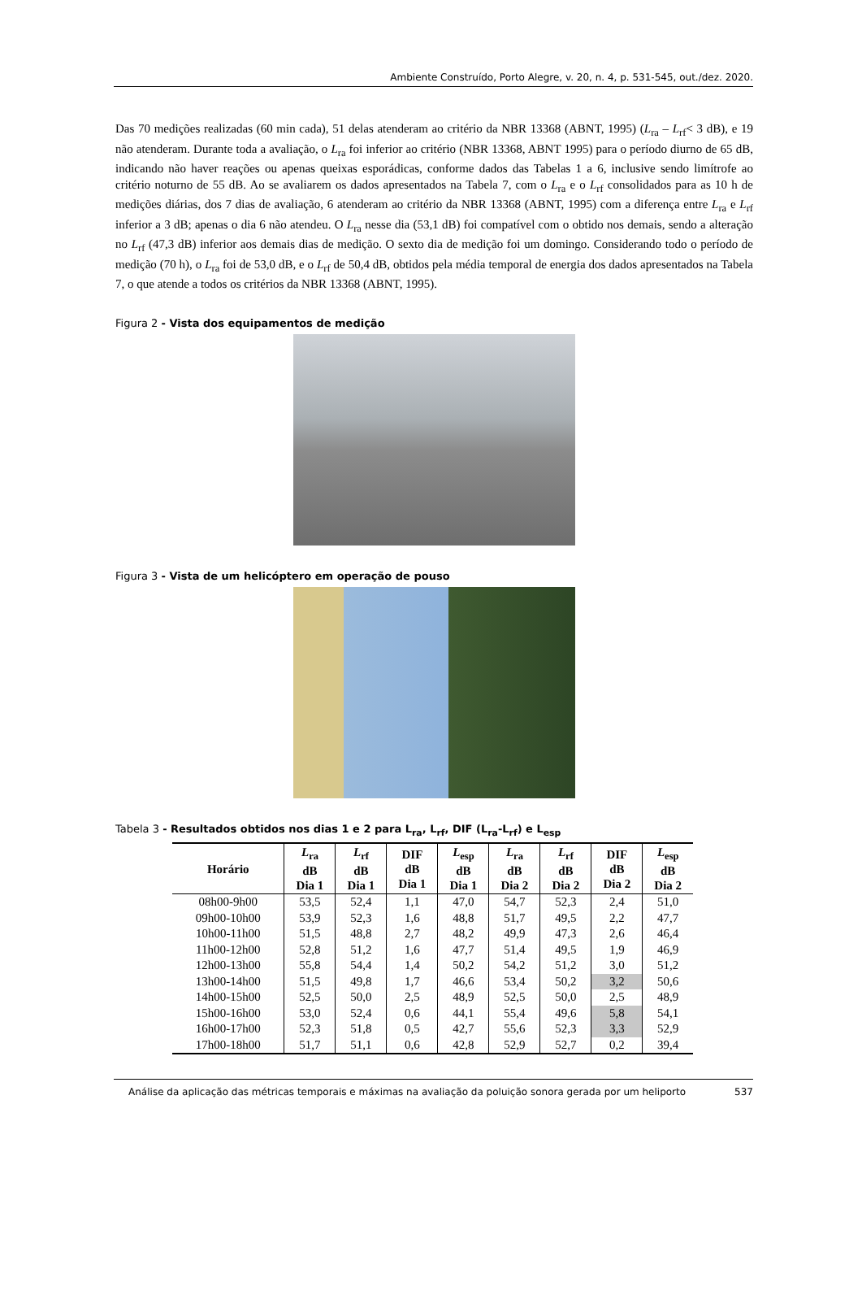Ambiente Construído, Porto Alegre, v. 20, n. 4, p. 531-545, out./dez. 2020.
Das 70 medições realizadas (60 min cada), 51 delas atenderam ao critério da NBR 13368 (ABNT, 1995) (L<sub>ra</sub> – L<sub>rf</sub>< 3 dB), e 19 não atenderam. Durante toda a avaliação, o L<sub>ra</sub> foi inferior ao critério (NBR 13368, ABNT 1995) para o período diurno de 65 dB, indicando não haver reações ou apenas queixas esporádicas, conforme dados das Tabelas 1 a 6, inclusive sendo limítrofe ao critério noturno de 55 dB. Ao se avaliarem os dados apresentados na Tabela 7, com o L<sub>ra</sub> e o L<sub>rf</sub> consolidados para as 10 h de medições diárias, dos 7 dias de avaliação, 6 atenderam ao critério da NBR 13368 (ABNT, 1995) com a diferença entre L<sub>ra</sub> e L<sub>rf</sub> inferior a 3 dB; apenas o dia 6 não atendeu. O L<sub>ra</sub> nesse dia (53,1 dB) foi compatível com o obtido nos demais, sendo a alteração no L<sub>rf</sub> (47,3 dB) inferior aos demais dias de medição. O sexto dia de medição foi um domingo. Considerando todo o período de medição (70 h), o L<sub>ra</sub> foi de 53,0 dB, e o L<sub>rf</sub> de 50,4 dB, obtidos pela média temporal de energia dos dados apresentados na Tabela 7, o que atende a todos os critérios da NBR 13368 (ABNT, 1995).
Figura 2 - Vista dos equipamentos de medição
Figura 3 - Vista de um helicóptero em operação de pouso
Tabela 3 - Resultados obtidos nos dias 1 e 2 para L<sub>ra</sub>, L<sub>rf</sub>, DIF (L<sub>ra</sub>-L<sub>rf</sub>) e L<sub>esp</sub>
| Horário | L<sub>ra</sub> dB Dia 1 | L<sub>rf</sub> dB Dia 1 | DIF dB Dia 1 | L<sub>esp</sub> dB Dia 1 | L<sub>ra</sub> dB Dia 2 | L<sub>rf</sub> dB Dia 2 | DIF dB Dia 2 | L<sub>esp</sub> dB Dia 2 |
| --- | --- | --- | --- | --- | --- | --- | --- | --- |
| 08h00-9h00 | 53,5 | 52,4 | 1,1 | 47,0 | 54,7 | 52,3 | 2,4 | 51,0 |
| 09h00-10h00 | 53,9 | 52,3 | 1,6 | 48,8 | 51,7 | 49,5 | 2,2 | 47,7 |
| 10h00-11h00 | 51,5 | 48,8 | 2,7 | 48,2 | 49,9 | 47,3 | 2,6 | 46,4 |
| 11h00-12h00 | 52,8 | 51,2 | 1,6 | 47,7 | 51,4 | 49,5 | 1,9 | 46,9 |
| 12h00-13h00 | 55,8 | 54,4 | 1,4 | 50,2 | 54,2 | 51,2 | 3,0 | 51,2 |
| 13h00-14h00 | 51,5 | 49,8 | 1,7 | 46,6 | 53,4 | 50,2 | 3,2 | 50,6 |
| 14h00-15h00 | 52,5 | 50,0 | 2,5 | 48,9 | 52,5 | 50,0 | 2,5 | 48,9 |
| 15h00-16h00 | 53,0 | 52,4 | 0,6 | 44,1 | 55,4 | 49,6 | 5,8 | 54,1 |
| 16h00-17h00 | 52,3 | 51,8 | 0,5 | 42,7 | 55,6 | 52,3 | 3,3 | 52,9 |
| 17h00-18h00 | 51,7 | 51,1 | 0,6 | 42,8 | 52,9 | 52,7 | 0,2 | 39,4 |
Análise da aplicação das métricas temporais e máximas na avaliação da poluição sonora gerada por um heliporto
537